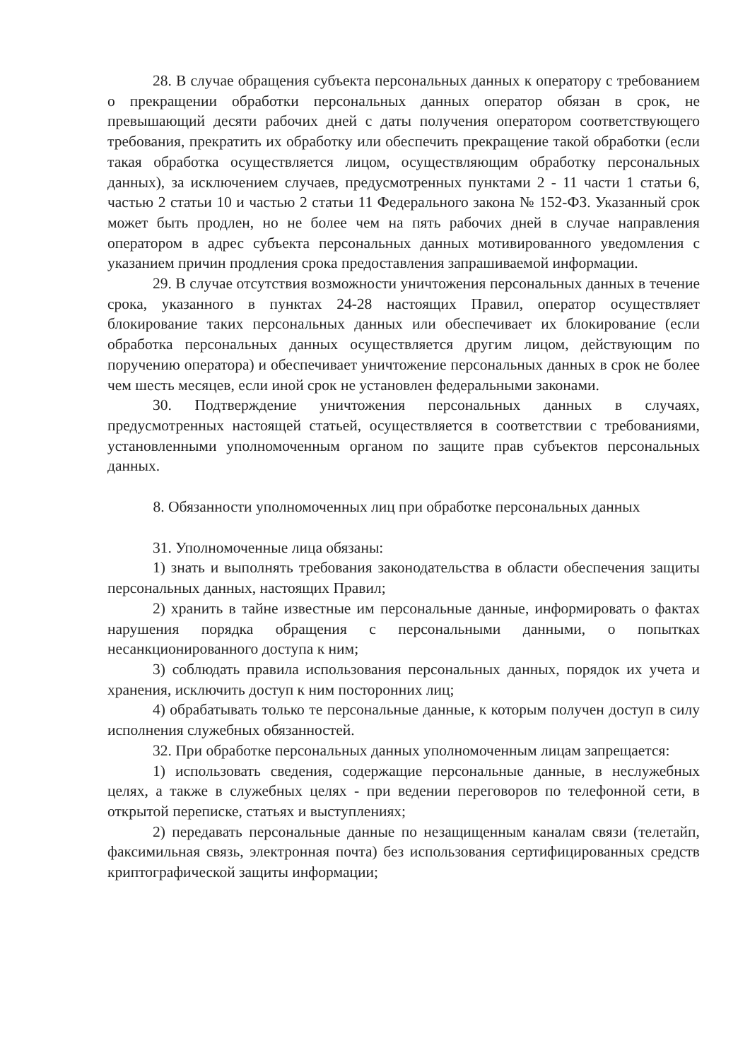28. В случае обращения субъекта персональных данных к оператору с требованием о прекращении обработки персональных данных оператор обязан в срок, не превышающий десяти рабочих дней с даты получения оператором соответствующего требования, прекратить их обработку или обеспечить прекращение такой обработки (если такая обработка осуществляется лицом, осуществляющим обработку персональных данных), за исключением случаев, предусмотренных пунктами 2 - 11 части 1 статьи 6, частью 2 статьи 10 и частью 2 статьи 11 Федерального закона № 152-ФЗ. Указанный срок может быть продлен, но не более чем на пять рабочих дней в случае направления оператором в адрес субъекта персональных данных мотивированного уведомления с указанием причин продления срока предоставления запрашиваемой информации.
29. В случае отсутствия возможности уничтожения персональных данных в течение срока, указанного в пунктах 24-28 настоящих Правил, оператор осуществляет блокирование таких персональных данных или обеспечивает их блокирование (если обработка персональных данных осуществляется другим лицом, действующим по поручению оператора) и обеспечивает уничтожение персональных данных в срок не более чем шесть месяцев, если иной срок не установлен федеральными законами.
30. Подтверждение уничтожения персональных данных в случаях, предусмотренных настоящей статьей, осуществляется в соответствии с требованиями, установленными уполномоченным органом по защите прав субъектов персональных данных.
8. Обязанности уполномоченных лиц при обработке персональных данных
31. Уполномоченные лица обязаны:
1) знать и выполнять требования законодательства в области обеспечения защиты персональных данных, настоящих Правил;
2) хранить в тайне известные им персональные данные, информировать о фактах нарушения порядка обращения с персональными данными, о попытках несанкционированного доступа к ним;
3) соблюдать правила использования персональных данных, порядок их учета и хранения, исключить доступ к ним посторонних лиц;
4) обрабатывать только те персональные данные, к которым получен доступ в силу исполнения служебных обязанностей.
32. При обработке персональных данных уполномоченным лицам запрещается:
1) использовать сведения, содержащие персональные данные, в неслужебных целях, а также в служебных целях - при ведении переговоров по телефонной сети, в открытой переписке, статьях и выступлениях;
2) передавать персональные данные по незащищенным каналам связи (телетайп, факсимильная связь, электронная почта) без использования сертифицированных средств криптографической защиты информации;